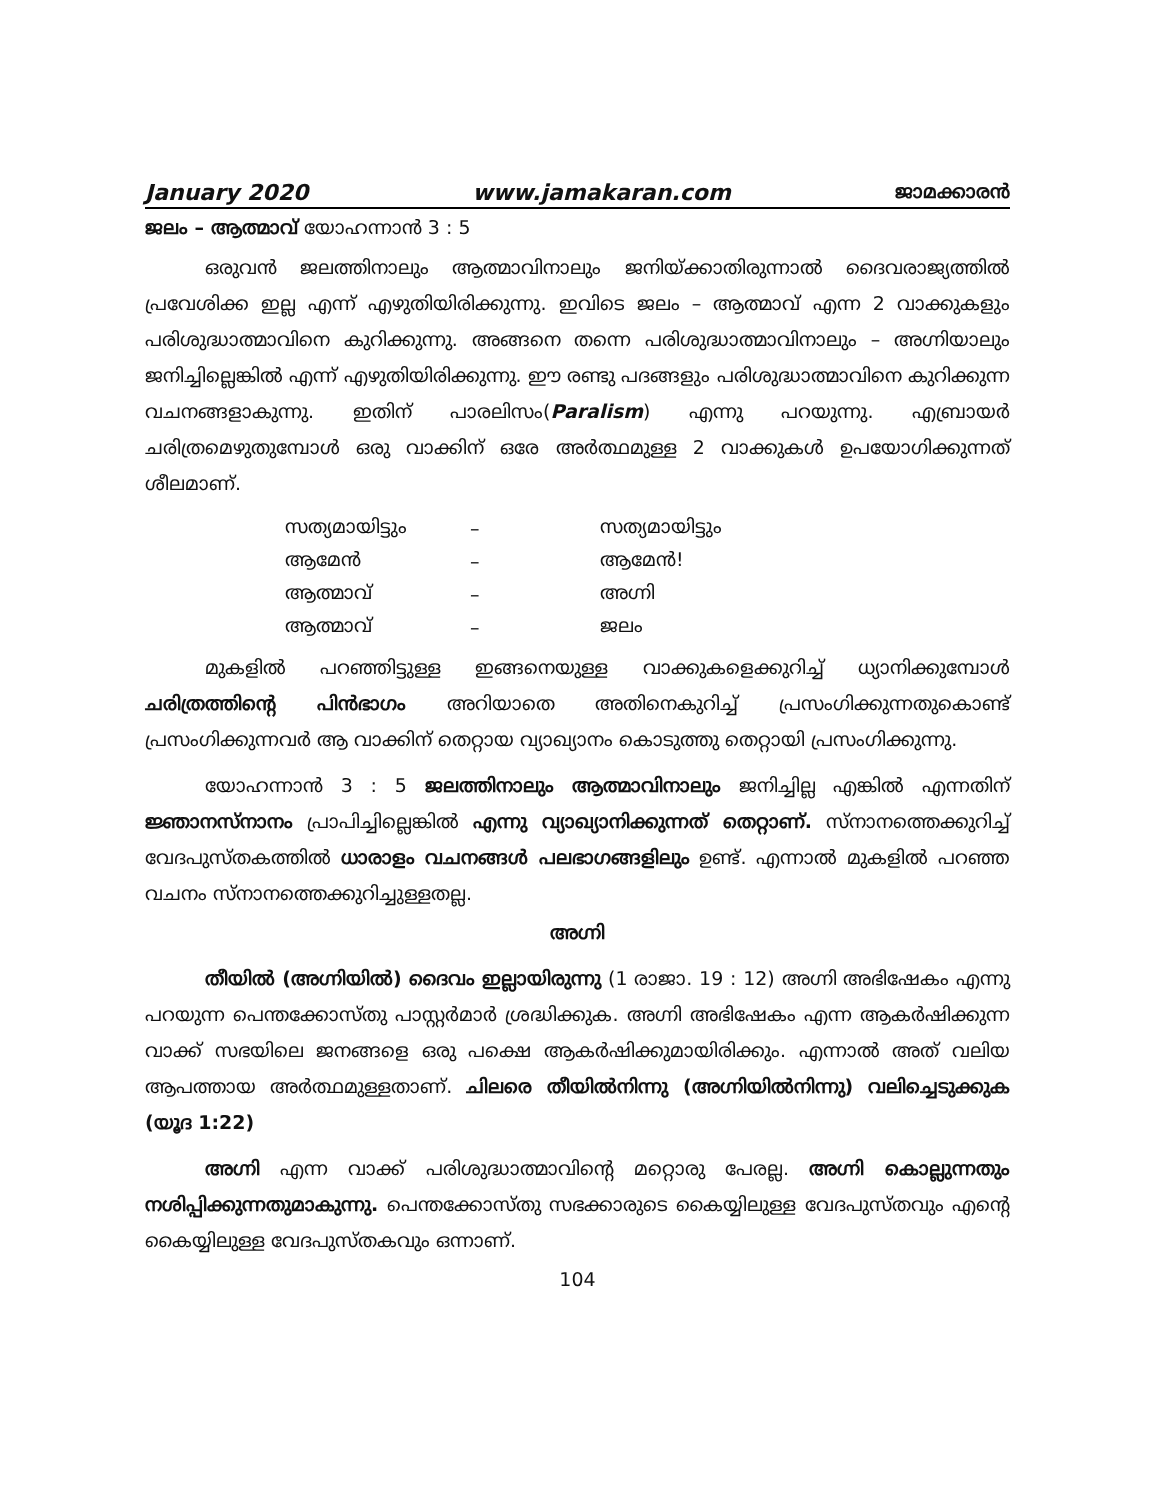January 2020 www.jamakaran.com ജാമക്കാരൻ
ജലം – ആത്മാവ് യോഹന്നാൻ 3 : 5
ഒരുവൻ ജലത്തിനാലും ആത്മാവിനാലും ജനിയ്ക്കാതിരുന്നാൽ ദൈവരാജ്യത്തിൽ പ്രവേശിക്ക ഇല്ല എന്ന് എഴുതിയിരിക്കുന്നു. ഇവിടെ ജലം – ആത്മാവ് എന്ന 2 വാക്കുകളും പരിശുദ്ധാത്മാവിനെ കുറിക്കുന്നു. അങ്ങനെ തന്നെ പരിശുദ്ധാത്മാവിനാലും – അഗ്നിയാലും ജനിച്ചില്ലെങ്കിൽ എന്ന് എഴുതിയിരിക്കുന്നു. ഈ രണ്ടു പദങ്ങളും പരിശുദ്ധാത്മാവിനെ കുറിക്കുന്ന വചനങ്ങളാകുന്നു. ഇതിന് പാരലിസം(Paralism) എന്നു പറയുന്നു. എബ്രായർ ചരിത്രമെഴുതുമ്പോൾ ഒരു വാക്കിന് ഒരേ അർത്ഥമുള്ള 2 വാക്കുകൾ ഉപയോഗിക്കുന്നത് ശീലമാണ്.
| സത്യമായിട്ടും | – | സത്യമായിട്ടും |
| ആമേൻ | – | ആമേൻ! |
| ആത്മാവ് | – | അഗ്നി |
| ആത്മാവ് | – | ജലം |
മുകളിൽ പറഞ്ഞിട്ടുള്ള ഇങ്ങനെയുള്ള വാക്കുകളെക്കുറിച്ച് ധ്യാനിക്കുമ്പോൾ ചരിത്രത്തിന്റെ പിൻഭാഗം അറിയാതെ അതിനെകുറിച്ച് പ്രസംഗിക്കുന്നതുകൊണ്ട് പ്രസംഗിക്കുന്നവർ ആ വാക്കിന് തെറ്റായ വ്യാഖ്യാനം കൊടുത്തു തെറ്റായി പ്രസംഗിക്കുന്നു.
യോഹന്നാൻ 3 : 5 ജലത്തിനാലും ആത്മാവിനാലും ജനിച്ചില്ല എങ്കിൽ എന്നതിന് ജ്ഞാനസ്നാനം പ്രാപിച്ചില്ലെങ്കിൽ എന്നു വ്യാഖ്യാനിക്കുന്നത് തെറ്റാണ്. സ്നാനത്തെക്കുറിച്ച് വേദപുസ്തകത്തിൽ ധാരാളം വചനങ്ങൾ പലഭാഗങ്ങളിലും ഉണ്ട്. എന്നാൽ മുകളിൽ പറഞ്ഞ വചനം സ്നാനത്തെക്കുറിച്ചുള്ളതല്ല.
അഗ്നി
തീയിൽ (അഗ്നിയിൽ) ദൈവം ഇല്ലായിരുന്നു (1 രാജാ. 19 : 12) അഗ്നി അഭിഷേകം എന്നു പറയുന്ന പെന്തക്കോസ്തു പാസ്റ്റർമാർ ശ്രദ്ധിക്കുക. അഗ്നി അഭിഷേകം എന്ന ആകർഷിക്കുന്ന വാക്ക് സഭയിലെ ജനങ്ങളെ ഒരു പക്ഷെ ആകർഷിക്കുമായിരിക്കും. എന്നാൽ അത് വലിയ ആപത്തായ അർത്ഥമുള്ളതാണ്. ചിലരെ തീയിൽനിന്നു (അഗ്നിയിൽനിന്നു) വലിച്ചെടുക്കുക (യൂദ 1:22)
അഗ്നി എന്ന വാക്ക് പരിശുദ്ധാത്മാവിന്റെ മറ്റൊരു പേരല്ല. അഗ്നി കൊല്ലുന്നതും നശിപ്പിക്കുന്നതുമാകുന്നു. പെന്തക്കോസ്തു സഭക്കാരുടെ കൈയ്യിലുള്ള വേദപുസ്തവും എന്റെ കൈയ്യിലുള്ള വേദപുസ്തകവും ഒന്നാണ്.
104